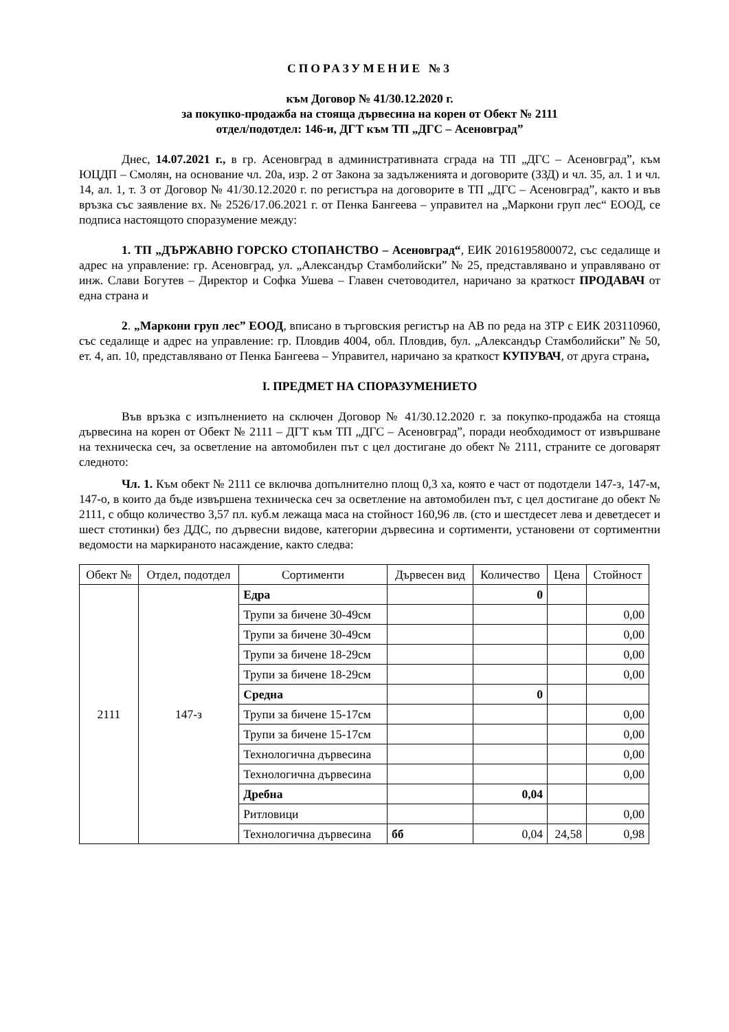СПОРАЗУМЕНИЕ №3
към Договор № 41/30.12.2020 г.
за покупко-продажба на стояща дървесина на корен от Обект № 2111
отдел/подотдел: 146-и, ДГТ към ТП „ДГС – Асеновград”
Днес, 14.07.2021 г., в гр. Асеновград в административната сграда на ТП „ДГС – Асеновград”, към ЮЦДП – Смолян, на основание чл. 20а, изр. 2 от Закона за задълженията и договорите (ЗЗД) и чл. 35, ал. 1 и чл. 14, ал. 1, т. 3 от Договор № 41/30.12.2020 г. по регистъра на договорите в ТП „ДГС – Асеновград”, както и във връзка със заявление вх. № 2526/17.06.2021 г. от Пенка Бангеева – управител на „Маркони груп лес“ ЕООД, се подписа настоящото споразумение между:
1. ТП „ДЪРЖАВНО ГОРСКО СТОПАНСТВО – Асеновград“, ЕИК 2016195800072, със седалище и адрес на управление: гр. Асеновград, ул. „Александър Стамболийски” № 25, представлявано и управлявано от инж. Слави Богутев – Директор и Софка Ушева – Главен счетоводител, наричано за краткост ПРОДАВАЧ от една страна и
2. „Маркони груп лес” ЕООД, вписано в търговския регистър на АВ по реда на ЗТР с ЕИК 203110960, със седалище и адрес на управление: гр. Пловдив 4004, обл. Пловдив, бул. „Александър Стамболийски” № 50, ет. 4, ап. 10, представлявано от Пенка Бангеева – Управител, наричано за краткост КУПУВАЧ, от друга страна,
I. ПРЕДМЕТ НА СПОРАЗУМЕНИЕТО
Във връзка с изпълнението на сключен Договор № 41/30.12.2020 г. за покупко-продажба на стояща дървесина на корен от Обект № 2111 – ДГТ към ТП „ДГС – Асеновград”, поради необходимост от извършване на техническа сеч, за осветление на автомобилен път с цел достигане до обект № 2111, страните се договарят следното:
Чл. 1. Към обект № 2111 се включва допълнително площ 0,3 ха, която е част от подотдели 147-з, 147-м, 147-о, в които да бъде извършена техническа сеч за осветление на автомобилен път, с цел достигане до обект № 2111, с общо количество 3,57 пл. куб.м лежаща маса на стойност 160,96 лв. (сто и шестдесет лева и деветдесет и шест стотинки) без ДДС, по дървесни видове, категории дървесина и сортименти, установени от сортиментни ведомости на маркираното насаждение, както следва:
| Обект № | Отдел, подотдел | Сортименти | Дървесен вид | Количество | Цена | Стойност |
| --- | --- | --- | --- | --- | --- | --- |
| 2111 | 147-з | Едра | | 0 | | |
| | | Трупи за бичене 30-49см | | | | 0,00 |
| | | Трупи за бичене 30-49см | | | | 0,00 |
| | | Трупи за бичене 18-29см | | | | 0,00 |
| | | Трупи за бичене 18-29см | | | | 0,00 |
| | | Средна | | 0 | | |
| | | Трупи за бичене 15-17см | | | | 0,00 |
| | | Трупи за бичене 15-17см | | | | 0,00 |
| | | Технологична дървесина | | | | 0,00 |
| | | Технологична дървесина | | | | 0,00 |
| | | Дребна | | 0,04 | | |
| | | Ритловици | | | | 0,00 |
| | | Технологична дървесина | бб | 0,04 | 24,58 | 0,98 |